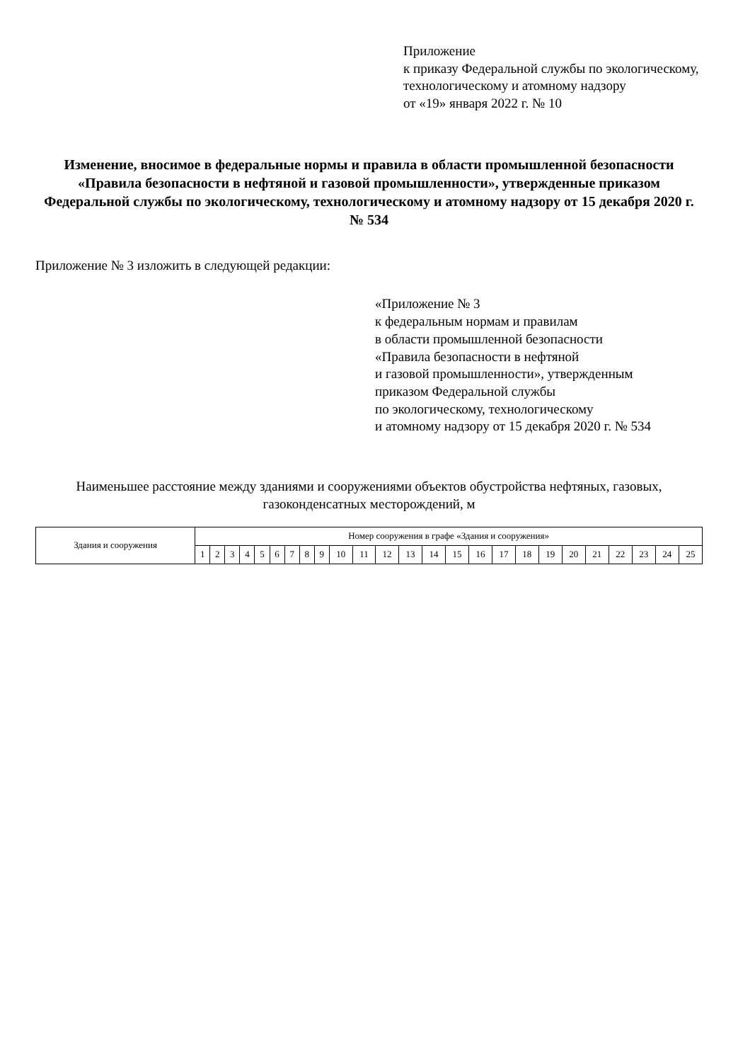Приложение
к приказу Федеральной службы по экологическому, технологическому и атомному надзору
от «19» января 2022 г. № 10
Изменение, вносимое в федеральные нормы и правила в области промышленной безопасности «Правила безопасности в нефтяной и газовой промышленности», утвержденные приказом Федеральной службы по экологическому, технологическому и атомному надзору от 15 декабря 2020 г. № 534
Приложение № 3 изложить в следующей редакции:
«Приложение № 3
к федеральным нормам и правилам
в области промышленной безопасности
«Правила безопасности в нефтяной
и газовой промышленности», утвержденным
приказом Федеральной службы
по экологическому, технологическому
и атомному надзору от 15 декабря 2020 г. № 534
Наименьшее расстояние между зданиями и сооружениями объектов обустройства нефтяных, газовых, газоконденсатных месторождений, м
| Здания и сооружения | Номер сооружения в графе «Здания и сооружения» | | | | | | | | | | | | | | | | | | | | | | | | |
| --- | --- | --- | --- | --- | --- | --- | --- | --- | --- | --- | --- | --- | --- | --- | --- | --- | --- | --- | --- | --- | --- | --- | --- | --- | --- |
| | 1 | 2 | 3 | 4 | 5 | 6 | 7 | 8 | 9 | 10 | 11 | 12 | 13 | 14 | 15 | 16 | 17 | 18 | 19 | 20 | 21 | 22 | 23 | 24 | 25 |